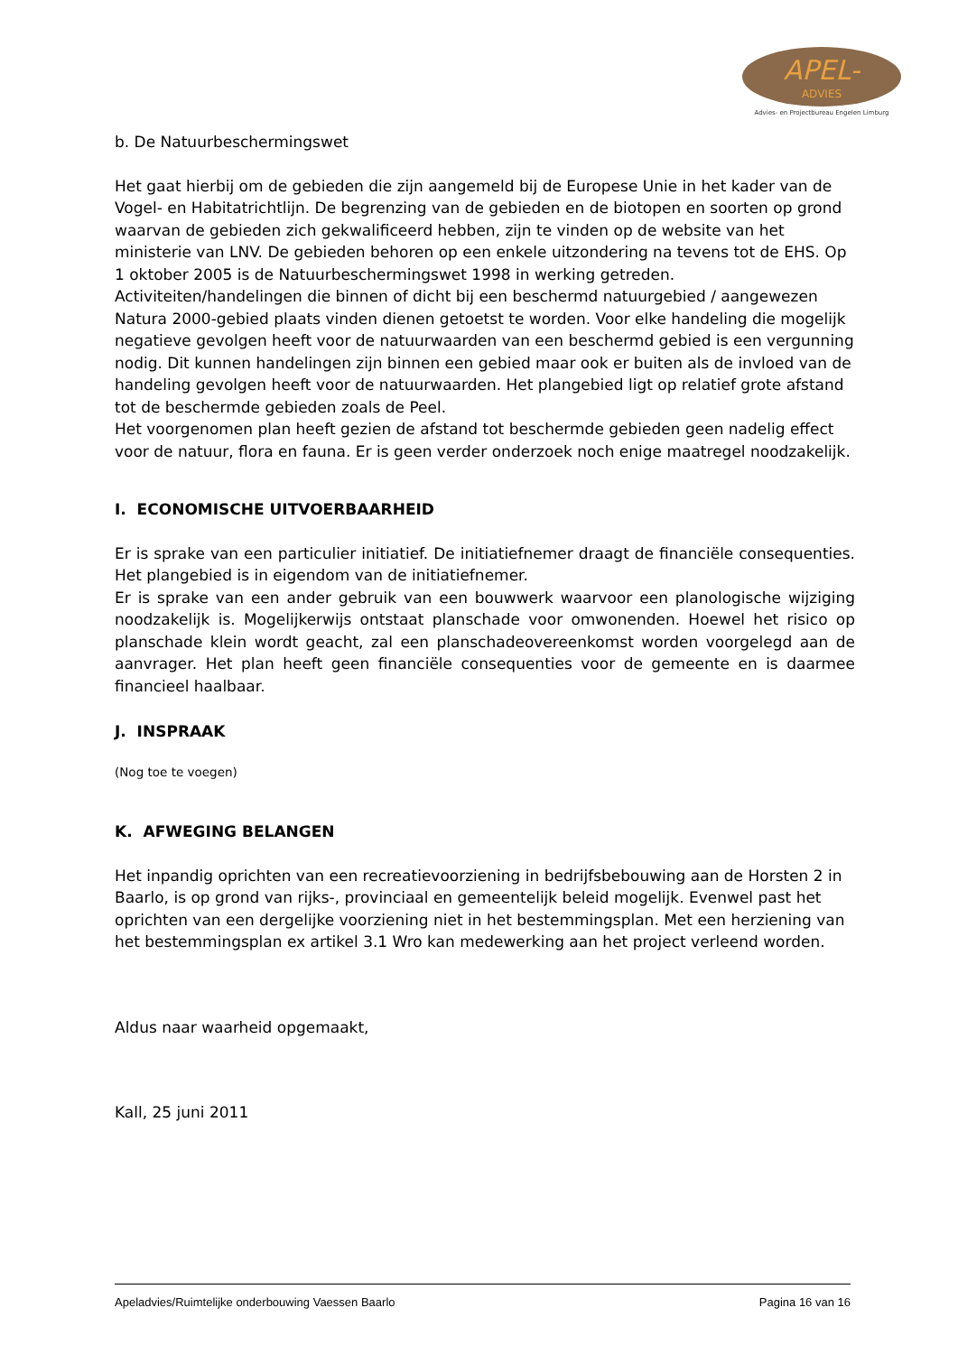APEL-
ADVIES
Advies- en Projectbureau Engelen Limburg
b. De Natuurbeschermingswet
Het gaat hierbij om de gebieden die zijn aangemeld bij de Europese Unie in het kader van de Vogel- en Habitatrichtlijn. De begrenzing van de gebieden en de biotopen en soorten op grond waarvan de gebieden zich gekwalificeerd hebben, zijn te vinden op de website van het ministerie van LNV. De gebieden behoren op een enkele uitzondering na tevens tot de EHS. Op 1 oktober 2005 is de Natuurbeschermingswet 1998 in werking getreden.
Activiteiten/handelingen die binnen of dicht bij een beschermd natuurgebied / aangewezen Natura 2000-gebied plaats vinden dienen getoetst te worden. Voor elke handeling die mogelijk negatieve gevolgen heeft voor de natuurwaarden van een beschermd gebied is een vergunning nodig. Dit kunnen handelingen zijn binnen een gebied maar ook er buiten als de invloed van de handeling gevolgen heeft voor de natuurwaarden. Het plangebied ligt op relatief grote afstand tot de beschermde gebieden zoals de Peel.
Het voorgenomen plan heeft gezien de afstand tot beschermde gebieden geen nadelig effect voor de natuur, flora en fauna. Er is geen verder onderzoek noch enige maatregel noodzakelijk.
I. ECONOMISCHE UITVOERBAARHEID
Er is sprake van een particulier initiatief. De initiatiefnemer draagt de financiële consequenties. Het plangebied is in eigendom van de initiatiefnemer.
Er is sprake van een ander gebruik van een bouwwerk waarvoor een planologische wijziging noodzakelijk is. Mogelijkerwijs ontstaat planschade voor omwonenden. Hoewel het risico op planschade klein wordt geacht, zal een planschadeovereenkomst worden voorgelegd aan de aanvrager. Het plan heeft geen financiële consequenties voor de gemeente en is daarmee financieel haalbaar.
J. INSPRAAK
(Nog toe te voegen)
K. AFWEGING BELANGEN
Het inpandig oprichten van een recreatievoorziening in bedrijfsbebouwing aan de Horsten 2 in Baarlo, is op grond van rijks-, provinciaal en gemeentelijk beleid mogelijk. Evenwel past het oprichten van een dergelijke voorziening niet in het bestemmingsplan. Met een herziening van het bestemmingsplan ex artikel 3.1 Wro kan medewerking aan het project verleend worden.
Aldus naar waarheid opgemaakt,
Kall, 25 juni 2011
Apeladvies/Ruimtelijke onderbouwing Vaessen Baarlo Pagina 16 van 16